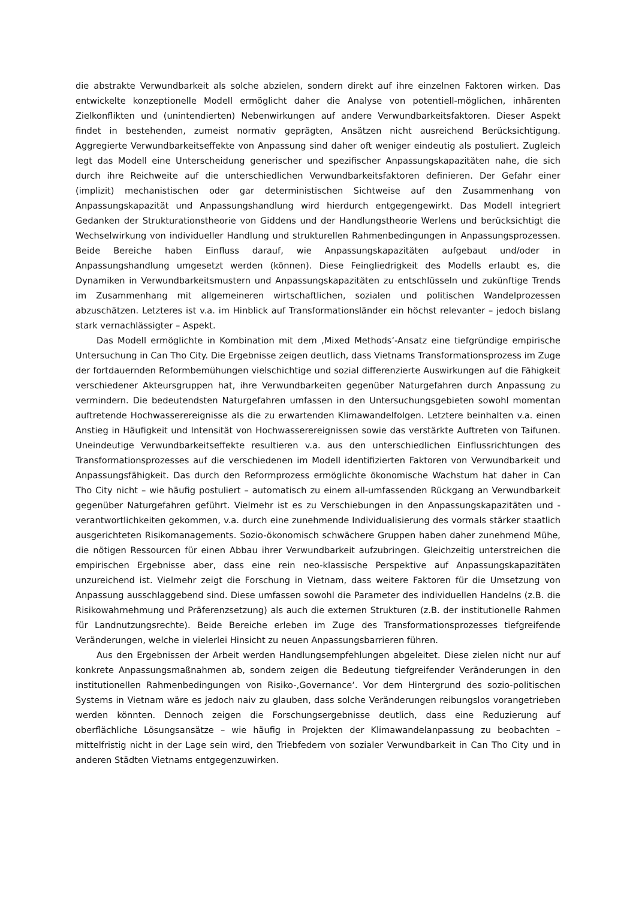die abstrakte Verwundbarkeit als solche abzielen, sondern direkt auf ihre einzelnen Faktoren wirken. Das entwickelte konzeptionelle Modell ermöglicht daher die Analyse von potentiell-möglichen, inhärenten Zielkonflikten und (unintendierten) Nebenwirkungen auf andere Verwundbarkeitsfaktoren. Dieser Aspekt findet in bestehenden, zumeist normativ geprägten, Ansätzen nicht ausreichend Berücksichtigung. Aggregierte Verwundbarkeitseffekte von Anpassung sind daher oft weniger eindeutig als postuliert. Zugleich legt das Modell eine Unterscheidung generischer und spezifischer Anpassungskapazitäten nahe, die sich durch ihre Reichweite auf die unterschiedlichen Verwundbarkeitsfaktoren definieren. Der Gefahr einer (implizit) mechanistischen oder gar deterministischen Sichtweise auf den Zusammenhang von Anpassungskapazität und Anpassungshandlung wird hierdurch entgegengewirkt. Das Modell integriert Gedanken der Strukturationstheorie von Giddens und der Handlungstheorie Werlens und berücksichtigt die Wechselwirkung von individueller Handlung und strukturellen Rahmenbedingungen in Anpassungsprozessen. Beide Bereiche haben Einfluss darauf, wie Anpassungskapazitäten aufgebaut und/oder in Anpassungshandlung umgesetzt werden (können). Diese Feingliedrigkeit des Modells erlaubt es, die Dynamiken in Verwundbarkeitsmustern und Anpassungskapazitäten zu entschlüsseln und zukünftige Trends im Zusammenhang mit allgemeineren wirtschaftlichen, sozialen und politischen Wandelprozessen abzuschätzen. Letzteres ist v.a. im Hinblick auf Transformationsländer ein höchst relevanter – jedoch bislang stark vernachlässigter – Aspekt.
Das Modell ermöglichte in Kombination mit dem ‚Mixed Methods‘-Ansatz eine tiefgründige empirische Untersuchung in Can Tho City. Die Ergebnisse zeigen deutlich, dass Vietnams Transformationsprozess im Zuge der fortdauernden Reformbemühungen vielschichtige und sozial differenzierte Auswirkungen auf die Fähigkeit verschiedener Akteursgruppen hat, ihre Verwundbarkeiten gegenüber Naturgefahren durch Anpassung zu vermindern. Die bedeutendsten Naturgefahren umfassen in den Untersuchungsgebieten sowohl momentan auftretende Hochwasserereignisse als die zu erwartenden Klimawandelfolgen. Letztere beinhalten v.a. einen Anstieg in Häufigkeit und Intensität von Hochwasserereignissen sowie das verstärkte Auftreten von Taifunen. Uneindeutige Verwundbarkeitseffekte resultieren v.a. aus den unterschiedlichen Einflussrichtungen des Transformationsprozesses auf die verschiedenen im Modell identifizierten Faktoren von Verwundbarkeit und Anpassungsfähigkeit. Das durch den Reformprozess ermöglichte ökonomische Wachstum hat daher in Can Tho City nicht – wie häufig postuliert – automatisch zu einem all-umfassenden Rückgang an Verwundbarkeit gegenüber Naturgefahren geführt. Vielmehr ist es zu Verschiebungen in den Anpassungskapazitäten und -verantwortlichkeiten gekommen, v.a. durch eine zunehmende Individualisierung des vormals stärker staatlich ausgerichteten Risikomanagements. Sozio-ökonomisch schwächere Gruppen haben daher zunehmend Mühe, die nötigen Ressourcen für einen Abbau ihrer Verwundbarkeit aufzubringen. Gleichzeitig unterstreichen die empirischen Ergebnisse aber, dass eine rein neo-klassische Perspektive auf Anpassungskapazitäten unzureichend ist. Vielmehr zeigt die Forschung in Vietnam, dass weitere Faktoren für die Umsetzung von Anpassung ausschlaggebend sind. Diese umfassen sowohl die Parameter des individuellen Handelns (z.B. die Risikowahrnehmung und Präferenzsetzung) als auch die externen Strukturen (z.B. der institutionelle Rahmen für Landnutzungsrechte). Beide Bereiche erleben im Zuge des Transformationsprozesses tiefgreifende Veränderungen, welche in vielerlei Hinsicht zu neuen Anpassungsbarrieren führen.
Aus den Ergebnissen der Arbeit werden Handlungsempfehlungen abgeleitet. Diese zielen nicht nur auf konkrete Anpassungsmaßnahmen ab, sondern zeigen die Bedeutung tiefgreifender Veränderungen in den institutionellen Rahmenbedingungen von Risiko-‚Governance‘. Vor dem Hintergrund des sozio-politischen Systems in Vietnam wäre es jedoch naiv zu glauben, dass solche Veränderungen reibungslos vorangetrieben werden könnten. Dennoch zeigen die Forschungsergebnisse deutlich, dass eine Reduzierung auf oberflächliche Lösungsansätze – wie häufig in Projekten der Klimawandelanpassung zu beobachten – mittelfristig nicht in der Lage sein wird, den Triebfedern von sozialer Verwundbarkeit in Can Tho City und in anderen Städten Vietnams entgegenzuwirken.